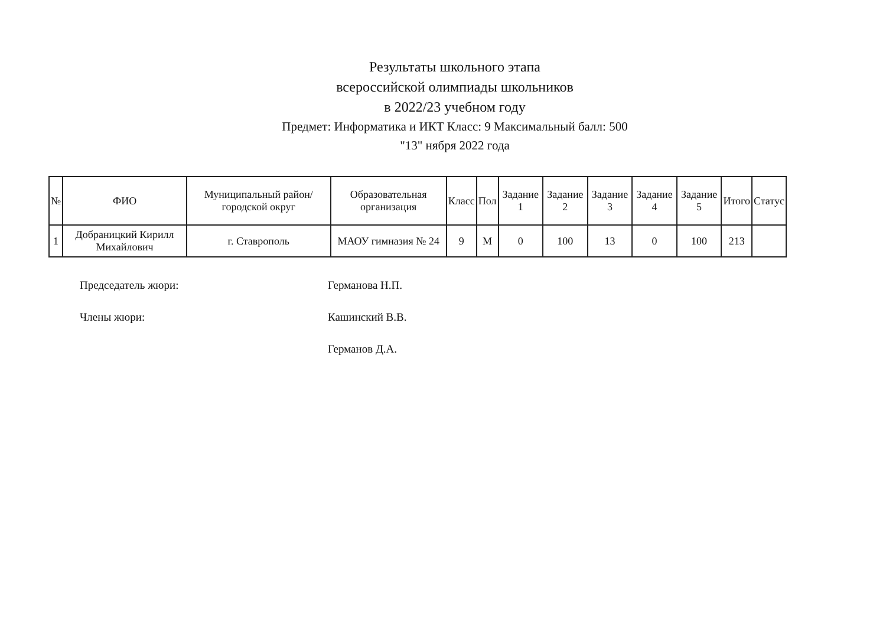Результаты школьного этапа
всероссийской олимпиады школьников
в 2022/23 учебном году
Предмет: Информатика и ИКТ Класс: 9 Максимальный балл: 500
"13" нября 2022 года
| № | ФИО | Муниципальный район/городской округ | Образовательная организация | Класс | Пол | Задание 1 | Задание 2 | Задание 3 | Задание 4 | Задание 5 | Итого | Статус |
| --- | --- | --- | --- | --- | --- | --- | --- | --- | --- | --- | --- | --- |
| 1 | Добраницкий Кирилл Михайлович | г. Ставрополь | МАОУ гимназия № 24 | 9 | М | 0 | 100 | 13 | 0 | 100 | 213 | |
Председатель жюри: Германова Н.П.
Члены жюри: Кашинский В.В.
Германов Д.А.